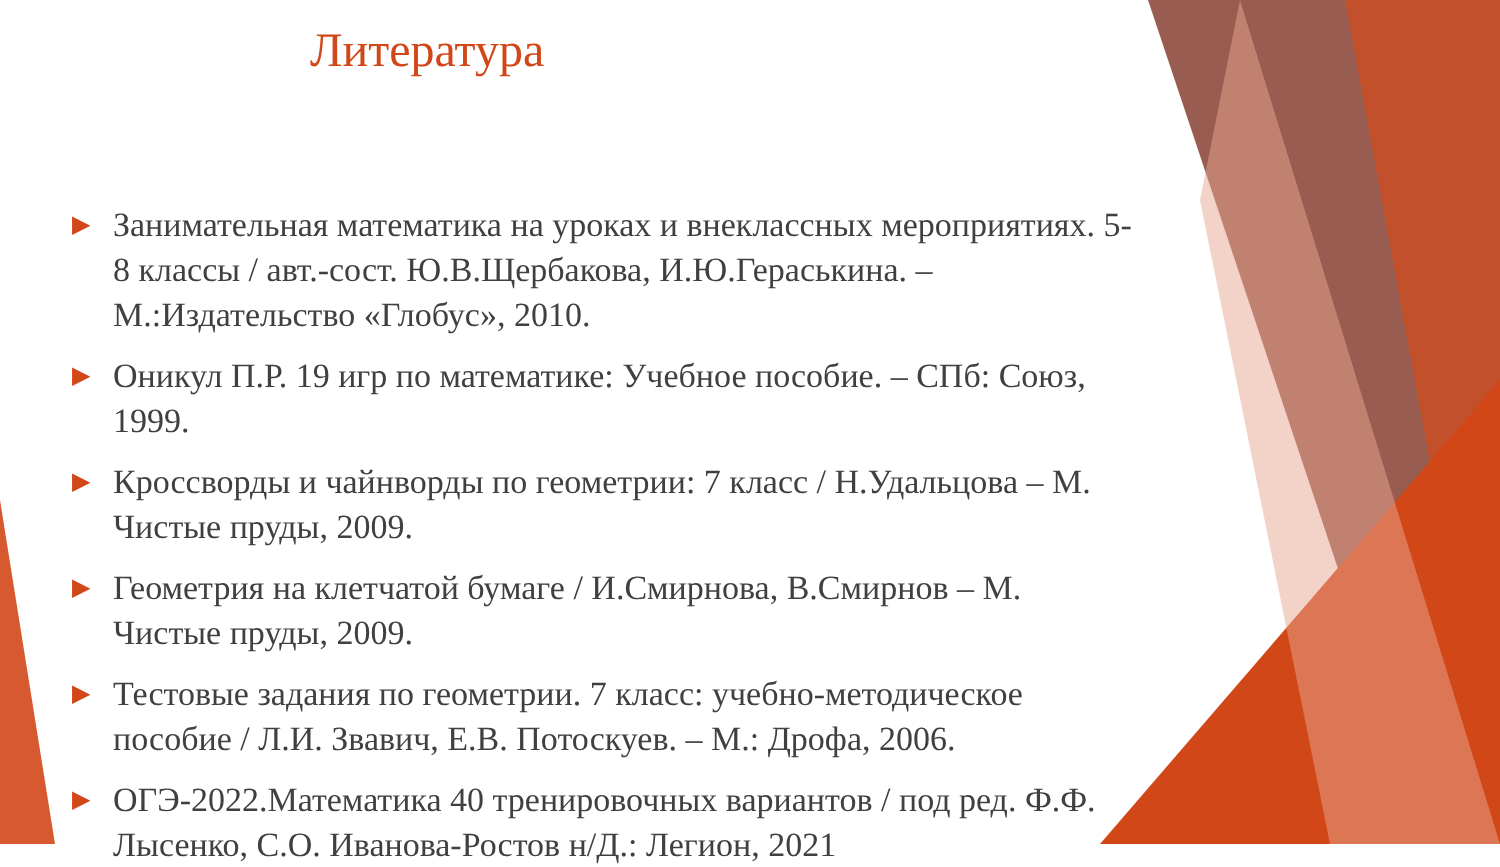Литература
▶ Занимательная математика на уроках и внеклассных мероприятиях. 5-8 классы / авт.-сост. Ю.В.Щербакова, И.Ю.Гераськина. – М.:Издательство «Глобус», 2010.
▶ Оникул П.Р. 19 игр по математике: Учебное пособие. – СПб: Союз, 1999.
▶ Кроссворды и чайнворды по геометрии: 7 класс / Н.Удальцова – М. Чистые пруды, 2009.
▶ Геометрия на клетчатой бумаге / И.Смирнова, В.Смирнов – М. Чистые пруды, 2009.
▶ Тестовые задания по геометрии. 7 класс: учебно-методическое пособие / Л.И. Звавич, Е.В. Потоскуев. – М.: Дрофа, 2006.
▶ ОГЭ-2022.Математика 40 тренировочных вариантов / под ред. Ф.Ф. Лысенко, С.О. Иванова-Ростов н/Д.: Легион, 2021